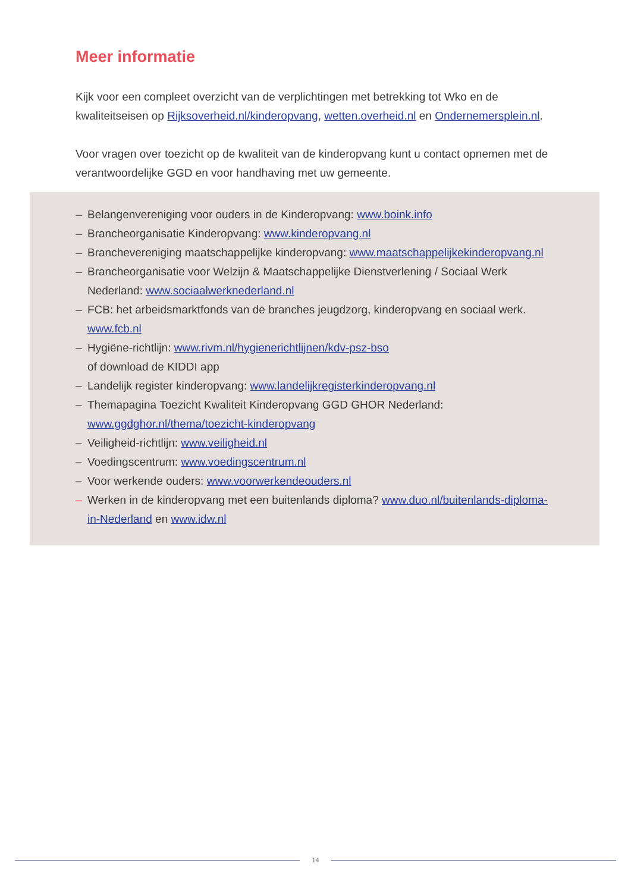Meer informatie
Kijk voor een compleet overzicht van de verplichtingen met betrekking tot Wko en de kwaliteitseisen op Rijksoverheid.nl/kinderopvang, wetten.overheid.nl en Ondernemersplein.nl.
Voor vragen over toezicht op de kwaliteit van de kinderopvang kunt u contact opnemen met de verantwoordelijke GGD en voor handhaving met uw gemeente.
– Belangenvereniging voor ouders in de Kinderopvang: www.boink.info
– Brancheorganisatie Kinderopvang: www.kinderopvang.nl
– Branchevereniging maatschappelijke kinderopvang: www.maatschappelijkekinderopvang.nl
– Brancheorganisatie voor Welzijn & Maatschappelijke Dienstverlening / Sociaal Werk Nederland: www.sociaalwerknederland.nl
– FCB: het arbeidsmarktfonds van de branches jeugdzorg, kinderopvang en sociaal werk. www.fcb.nl
– Hygiëne-richtlijn: www.rivm.nl/hygienerichtlijnen/kdv-psz-bso
of download de KIDDI app
– Landelijk register kinderopvang: www.landelijkregisterkinderopvang.nl
– Themapagina Toezicht Kwaliteit Kinderopvang GGD GHOR Nederland: www.ggdghor.nl/thema/toezicht-kinderopvang
– Veiligheid-richtlijn: www.veiligheid.nl
– Voedingscentrum: www.voedingscentrum.nl
– Voor werkende ouders: www.voorwerkendeouders.nl
– Werken in de kinderopvang met een buitenlands diploma? www.duo.nl/buitenlands-diploma-in-Nederland en www.idw.nl
14